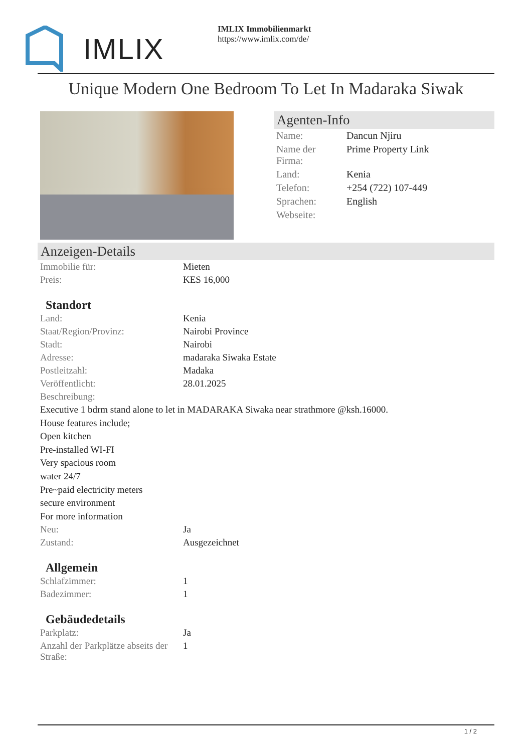IMLIX
IMLIX Immobilienmarkt
https://www.imlix.com/de/
Unique Modern One Bedroom To Let In Madaraka Siwak
Agenten-Info
| Name: | Dancun Njiru |
| Name der Firma: | Prime Property Link |
| Land: | Kenia |
| Telefon: | +254 (722) 107-449 |
| Sprachen: | English |
| Webseite: | |
Anzeigen-Details
| Immobilie für: | Mieten |
| Preis: | KES 16,000 |
Standort
| Land: | Kenia |
| Staat/Region/Provinz: | Nairobi Province |
| Stadt: | Nairobi |
| Adresse: | madaraka Siwaka Estate |
| Postleitzahl: | Madaka |
| Veröffentlicht: | 28.01.2025 |
| Beschreibung: | |
Executive 1 bdrm stand alone to let in MADARAKA Siwaka near strathmore @ksh.16000.
House features include;
Open kitchen
Pre-installed WI-FI
Very spacious room
water 24/7
Pre~paid electricity meters
secure environment
For more information
| Neu: | Ja |
| Zustand: | Ausgezeichnet |
Allgemein
| Schlafzimmer: | 1 |
| Badezimmer: | 1 |
Gebäudedetails
| Parkplatz: | Ja |
| Anzahl der Parkplätze abseits der Straße: | 1 |
1 / 2